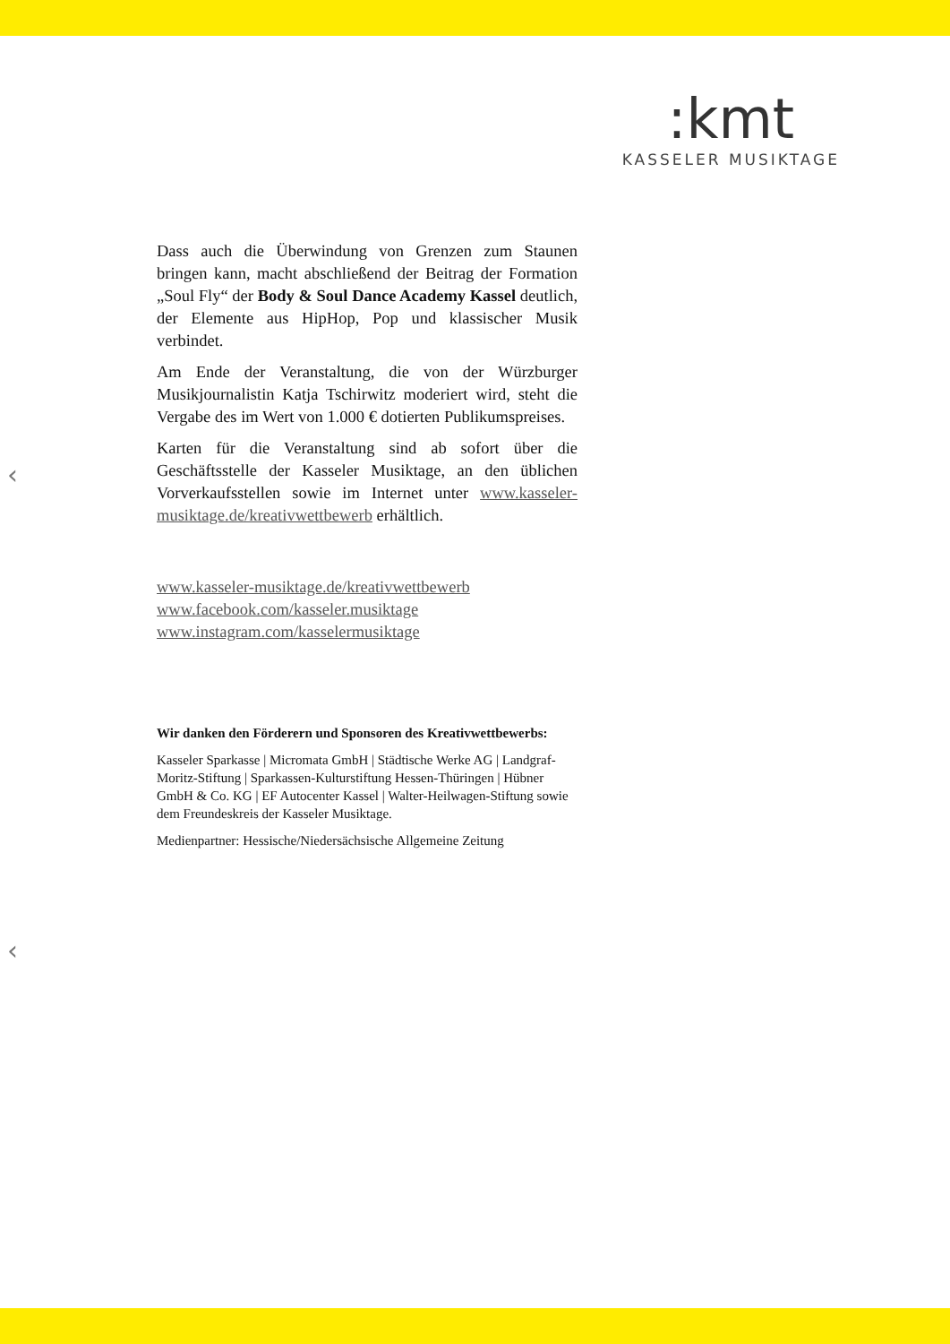:kmt
KASSELER MUSIKTAGE
‹
‹
Dass auch die Überwindung von Grenzen zum Staunen bringen kann, macht abschließend der Beitrag der Formation „Soul Fly“ der Body & Soul Dance Academy Kassel deutlich, der Elemente aus HipHop, Pop und klassischer Musik verbindet.
Am Ende der Veranstaltung, die von der Würzburger Musikjournalistin Katja Tschirwitz moderiert wird, steht die Vergabe des im Wert von 1.000 € dotierten Publikumspreises.
Karten für die Veranstaltung sind ab sofort über die Geschäftsstelle der Kasseler Musiktage, an den üblichen Vorverkaufsstellen sowie im Internet unter www.kasseler-musiktage.de/kreativwettbewerb erhältlich.
www.kasseler-musiktage.de/kreativwettbewerb
www.facebook.com/kasseler.musiktage
www.instagram.com/kasselermusiktage
Wir danken den Förderern und Sponsoren des Kreativwettbewerbs:
Kasseler Sparkasse | Micromata GmbH | Städtische Werke AG | Landgraf-Moritz-Stiftung | Sparkassen-Kulturstiftung Hessen-Thüringen | Hübner GmbH & Co. KG | EF Autocenter Kassel | Walter-Heilwagen-Stiftung sowie dem Freundeskreis der Kasseler Musiktage.
Medienpartner: Hessische/Niedersächsische Allgemeine Zeitung